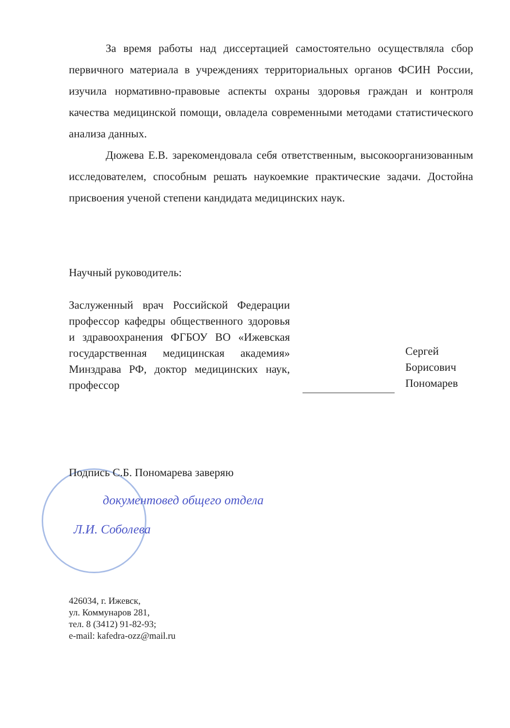За время работы над диссертацией самостоятельно осуществляла сбор первичного материала в учреждениях территориальных органов ФСИН России, изучила нормативно-правовые аспекты охраны здоровья граждан и контроля качества медицинской помощи, овладела современными методами статистического анализа данных.
Дюжева Е.В. зарекомендовала себя ответственным, высокоорганизованным исследователем, способным решать наукоемкие практические задачи. Достойна присвоения ученой степени кандидата медицинских наук.
Научный руководитель:
Заслуженный врач Российской Федерации профессор кафедры общественного здоровья и здравоохранения ФГБОУ ВО «Ижевская государственная медицинская академия» Минздрава РФ, доктор медицинских наук, профессор
Сергей
Борисович
Пономарев
Подпись С.Б. Пономарева заверяю
документовед общего отдела
Л.И. Соболева
426034, г. Ижевск,
ул. Коммунаров 281,
тел. 8 (3412) 91-82-93;
e-mail: kafedra-ozz@mail.ru